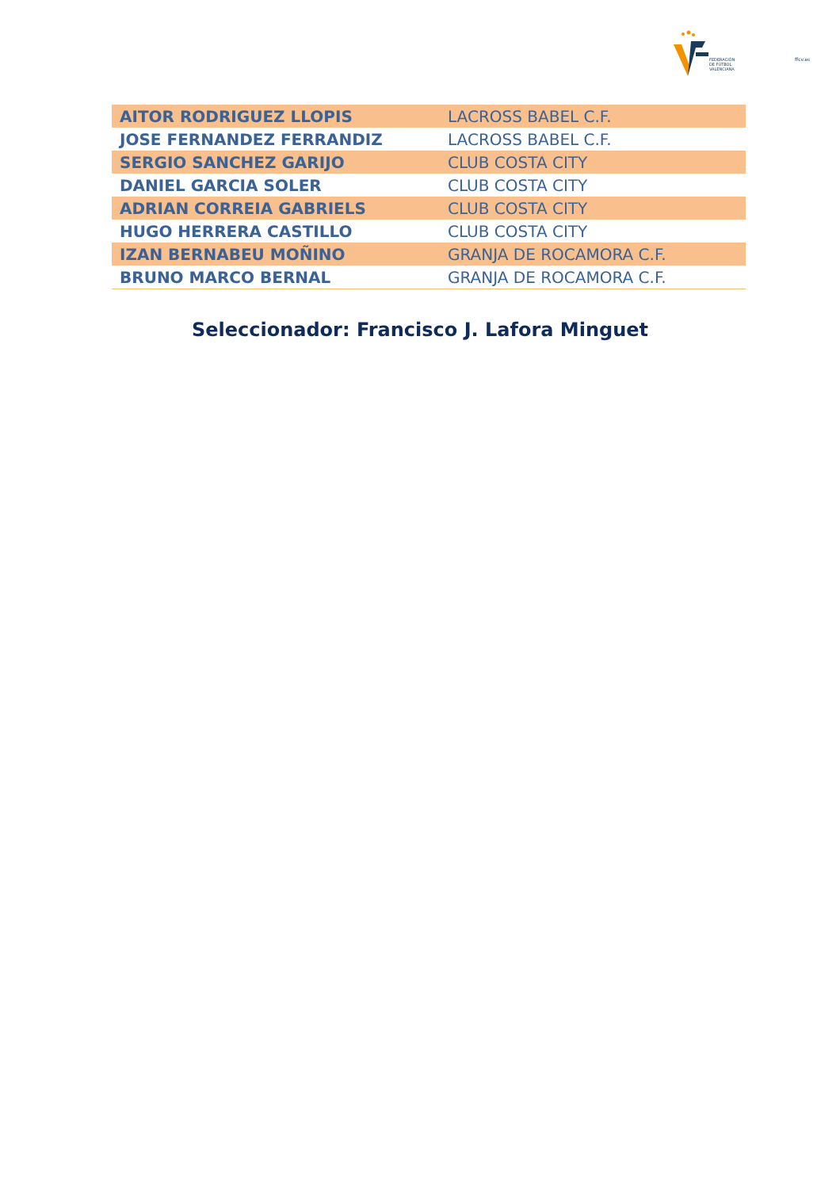FEDERACIÓN
DE FÚTBOL
VALENCIANA
ffcv.es
| AITOR RODRIGUEZ LLOPIS | LACROSS BABEL C.F. |
| JOSE FERNANDEZ FERRANDIZ | LACROSS BABEL C.F. |
| SERGIO SANCHEZ GARIJO | CLUB COSTA CITY |
| DANIEL GARCIA SOLER | CLUB COSTA CITY |
| ADRIAN CORREIA GABRIELS | CLUB COSTA CITY |
| HUGO HERRERA CASTILLO | CLUB COSTA CITY |
| IZAN BERNABEU MOÑINO | GRANJA DE ROCAMORA C.F. |
| BRUNO MARCO BERNAL | GRANJA DE ROCAMORA C.F. |
Seleccionador: Francisco J. Lafora Minguet